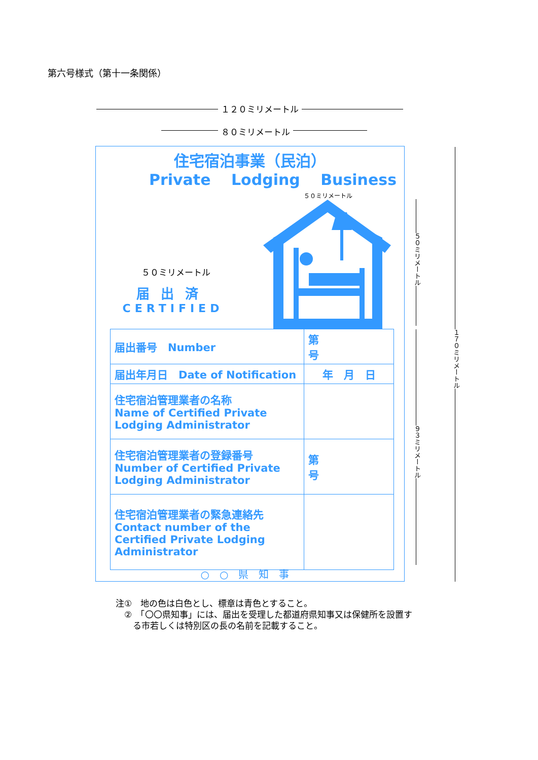第六号様式（第十一条関係）
１２０ミリメートル
８０ミリメートル
住宅宿泊事業（民泊）
Private Lodging Business
５０ミリメートル
５０ミリメートル
届出済
CERTIFIED
| 届出番号 Number | 第 号 |
| 届出年月日 Date of Notification | 年 月 日 |
| 住宅宿泊管理業者の名称 Name of Certified Private Lodging Administrator | |
| 住宅宿泊管理業者の登録番号 Number of Certified Private Lodging Administrator | 第 号 |
| 住宅宿泊管理業者の緊急連絡先 Contact number of the Certified Private Lodging Administrator | |
○○県知事
１７０ミリメートル
５０ミリメートル
９３ミリメートル
注①　地の色は白色とし、標章は青色とすること。
　②　「〇〇県知事」には、届出を受理した都道府県知事又は保健所を設置す
　　る市若しくは特別区の長の名前を記載すること。